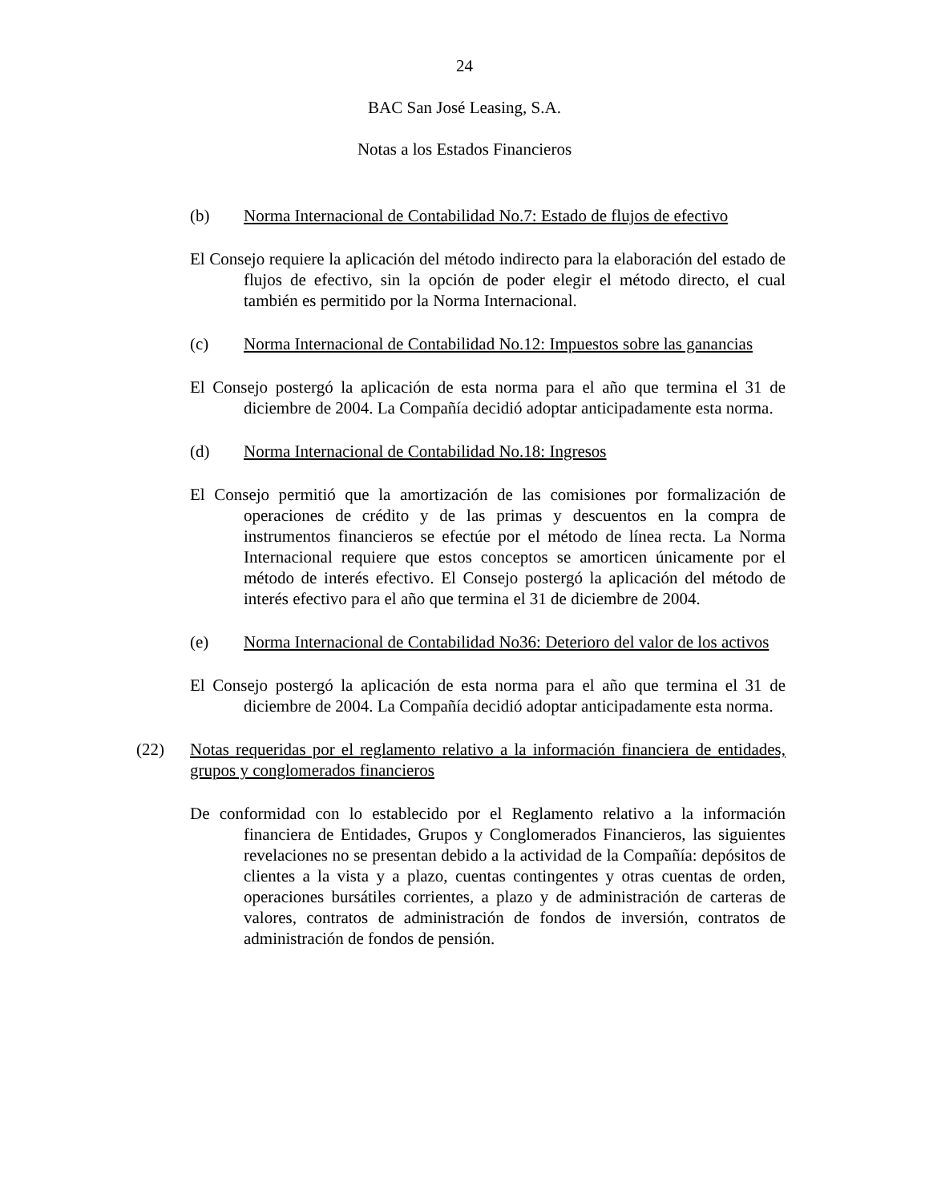24
BAC San José Leasing, S.A.
Notas a los Estados Financieros
(b) Norma Internacional de Contabilidad No.7: Estado de flujos de efectivo
El Consejo requiere la aplicación del método indirecto para la elaboración del estado de flujos de efectivo, sin la opción de poder elegir el método directo, el cual también es permitido por la Norma Internacional.
(c) Norma Internacional de Contabilidad No.12: Impuestos sobre las ganancias
El Consejo postergó la aplicación de esta norma para el año que termina el 31 de diciembre de 2004. La Compañía decidió adoptar anticipadamente esta norma.
(d) Norma Internacional de Contabilidad No.18: Ingresos
El Consejo permitió que la amortización de las comisiones por formalización de operaciones de crédito y de las primas y descuentos en la compra de instrumentos financieros se efectúe por el método de línea recta. La Norma Internacional requiere que estos conceptos se amorticen únicamente por el método de interés efectivo. El Consejo postergó la aplicación del método de interés efectivo para el año que termina el 31 de diciembre de 2004.
(e) Norma Internacional de Contabilidad No36: Deterioro del valor de los activos
El Consejo postergó la aplicación de esta norma para el año que termina el 31 de diciembre de 2004. La Compañía decidió adoptar anticipadamente esta norma.
(22) Notas requeridas por el reglamento relativo a la información financiera de entidades, grupos y conglomerados financieros
De conformidad con lo establecido por el Reglamento relativo a la información financiera de Entidades, Grupos y Conglomerados Financieros, las siguientes revelaciones no se presentan debido a la actividad de la Compañía: depósitos de clientes a la vista y a plazo, cuentas contingentes y otras cuentas de orden, operaciones bursátiles corrientes, a plazo y de administración de carteras de valores, contratos de administración de fondos de inversión, contratos de administración de fondos de pensión.